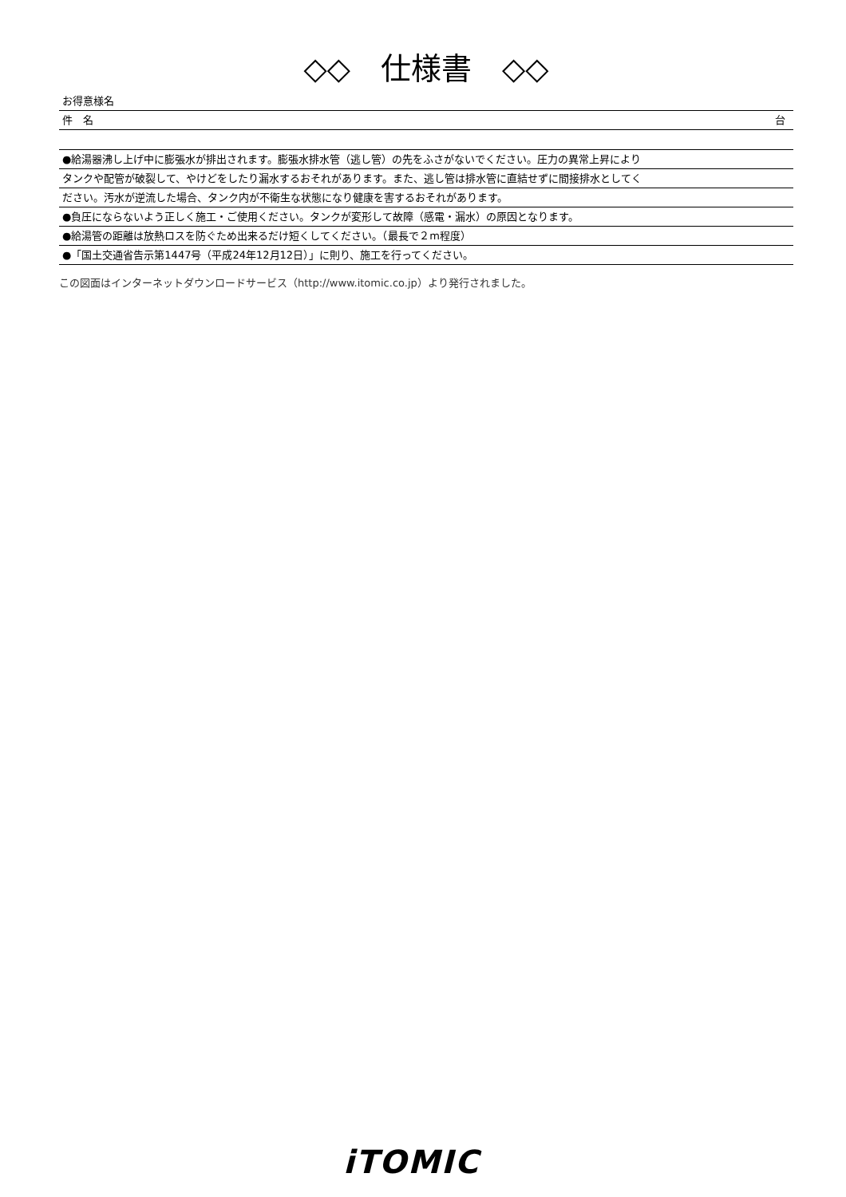◇◇　仕様書　◇◇
お得意様名
件　名 台
●給湯器沸し上げ中に膨張水が排出されます。膨張水排水管（逃し管）の先をふさがないでください。圧力の異常上昇により
タンクや配管が破裂して、やけどをしたり漏水するおそれがあります。また、逃し管は排水管に直結せずに間接排水としてく
ださい。汚水が逆流した場合、タンク内が不衛生な状態になり健康を害するおそれがあります。
●負圧にならないよう正しく施工・ご使用ください。タンクが変形して故障（感電・漏水）の原因となります。
●給湯管の距離は放熱ロスを防ぐため出来るだけ短くしてください。（最長で２m程度）
●「国土交通省告示第1447号（平成24年12月12日）」に則り、施工を行ってください。
この図面はインターネットダウンロードサービス（http://www.itomic.co.jp）より発行されました。
iTOMIC